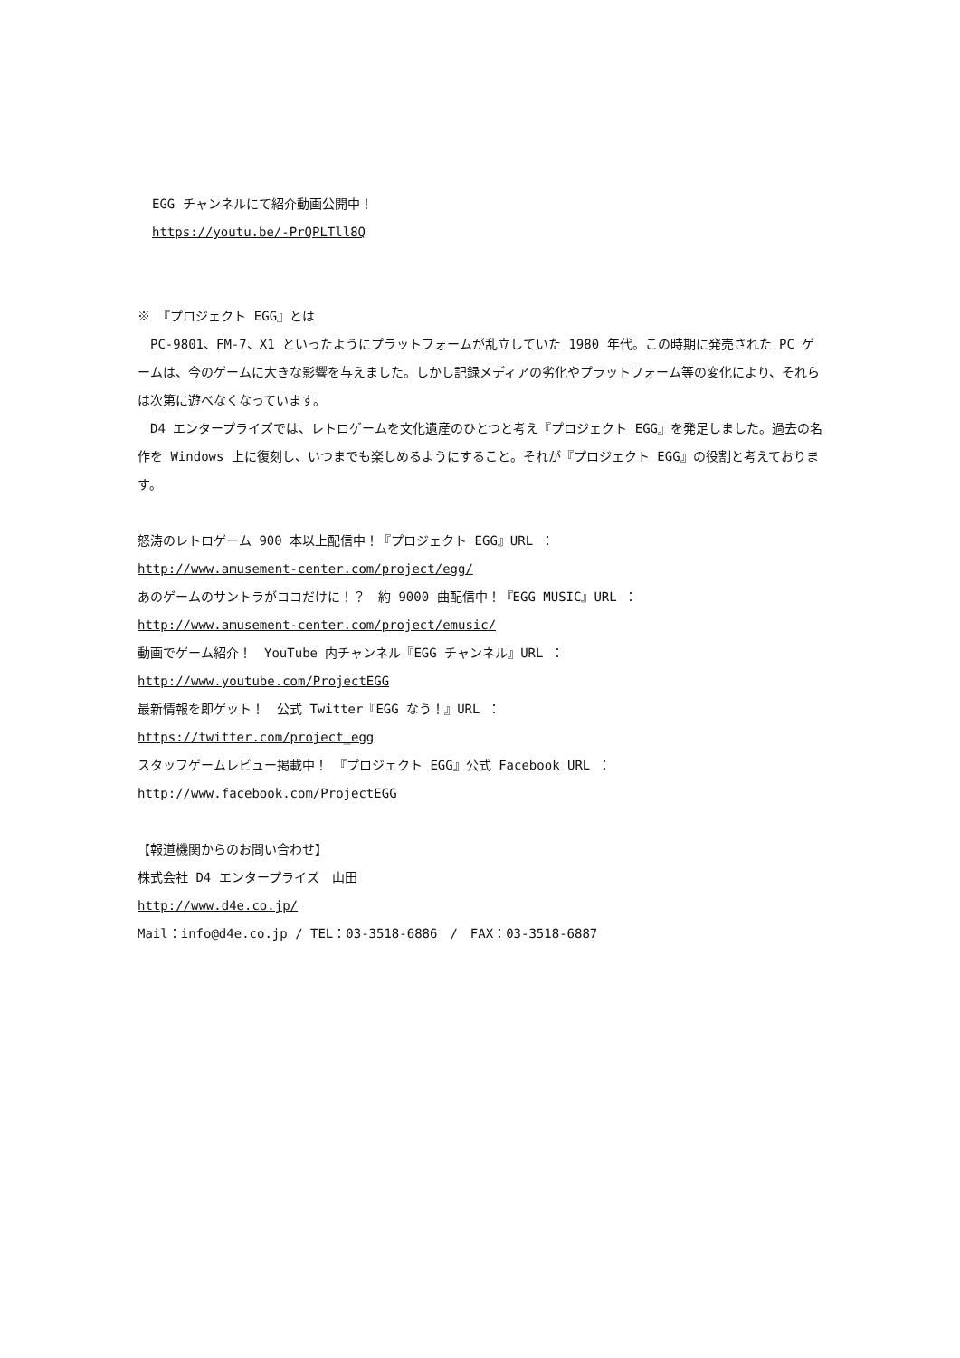EGG チャンネルにて紹介動画公開中！
https://youtu.be/-PrQPLTll8Q
※ 『プロジェクト EGG』とは
　PC-9801、FM-7、X1 といったようにプラットフォームが乱立していた 1980 年代。この時期に発売された PC ゲームは、今のゲームに大きな影響を与えました。しかし記録メディアの劣化やプラットフォーム等の変化により、それらは次第に遊べなくなっています。
　D4 エンタープライズでは、レトロゲームを文化遺産のひとつと考え『プロジェクト EGG』を発足しました。過去の名作を Windows 上に復刻し、いつまでも楽しめるようにすること。それが『プロジェクト EGG』の役割と考えております。
怒涛のレトロゲーム 900 本以上配信中！『プロジェクト EGG』URL ：
http://www.amusement-center.com/project/egg/
あのゲームのサントラがココだけに！？　約 9000 曲配信中！『EGG MUSIC』URL ：
http://www.amusement-center.com/project/emusic/
動画でゲーム紹介！　YouTube 内チャンネル『EGG チャンネル』URL ：
http://www.youtube.com/ProjectEGG
最新情報を即ゲット！　公式 Twitter『EGG なう！』URL ：
https://twitter.com/project_egg
スタッフゲームレビュー掲載中！　『プロジェクト EGG』公式 Facebook URL ：
http://www.facebook.com/ProjectEGG
【報道機関からのお問い合わせ】
株式会社 D4 エンタープライズ　山田
http://www.d4e.co.jp/
Mail：info@d4e.co.jp / TEL：03-3518-6886　/　FAX：03-3518-6887